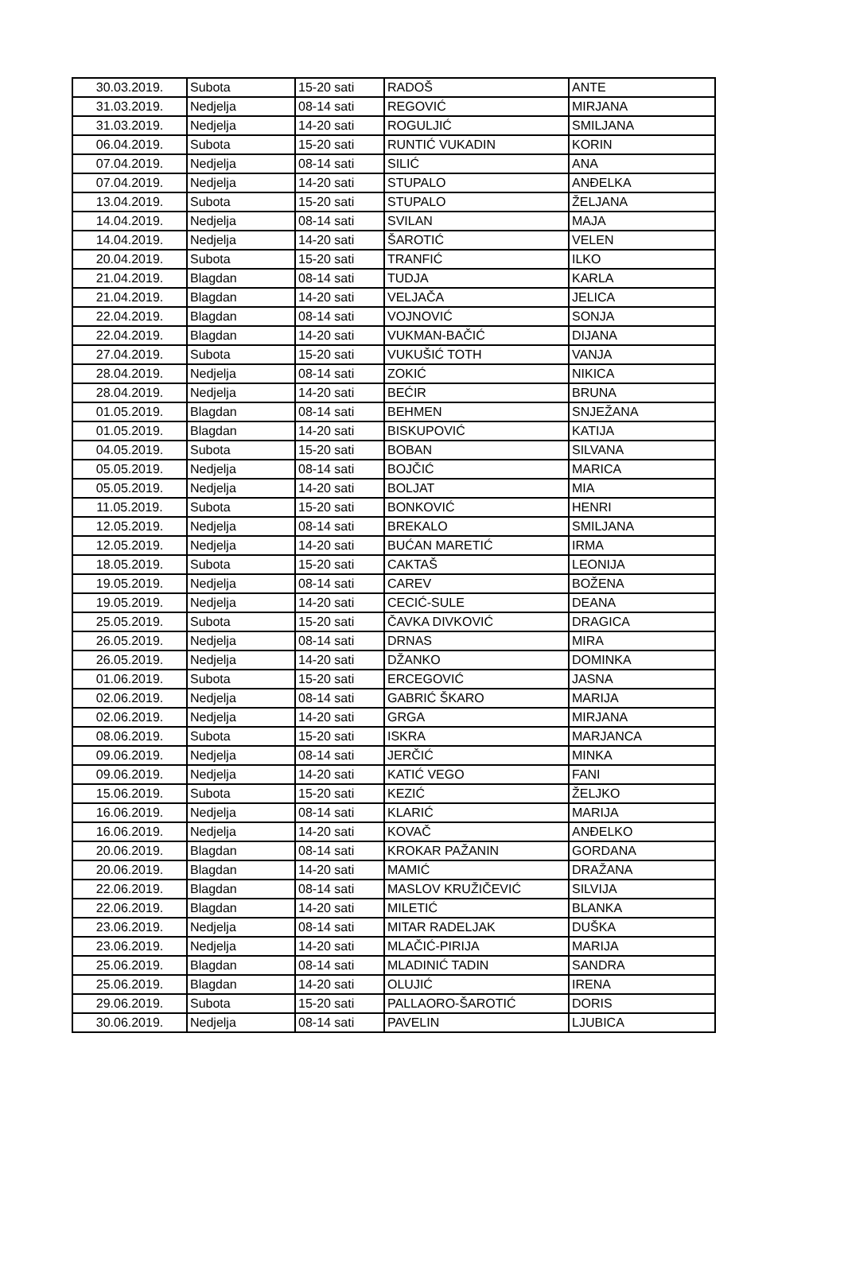| 30.03.2019. | Subota | 15-20 sati | RADOŠ | ANTE |
| 31.03.2019. | Nedjelja | 08-14 sati | REGOVIĆ | MIRJANA |
| 31.03.2019. | Nedjelja | 14-20 sati | ROGULJIĆ | SMILJANA |
| 06.04.2019. | Subota | 15-20 sati | RUNTIĆ VUKADIN | KORIN |
| 07.04.2019. | Nedjelja | 08-14 sati | SILIĆ | ANA |
| 07.04.2019. | Nedjelja | 14-20 sati | STUPALO | ANĐELKA |
| 13.04.2019. | Subota | 15-20 sati | STUPALO | ŽELJANA |
| 14.04.2019. | Nedjelja | 08-14 sati | SVILAN | MAJA |
| 14.04.2019. | Nedjelja | 14-20 sati | ŠAROTIĆ | VELEN |
| 20.04.2019. | Subota | 15-20 sati | TRANFIĆ | ILKO |
| 21.04.2019. | Blagdan | 08-14 sati | TUDJA | KARLA |
| 21.04.2019. | Blagdan | 14-20 sati | VELJAČA | JELICA |
| 22.04.2019. | Blagdan | 08-14 sati | VOJNOVIĆ | SONJA |
| 22.04.2019. | Blagdan | 14-20 sati | VUKMAN-BAČIĆ | DIJANA |
| 27.04.2019. | Subota | 15-20 sati | VUKUŠIĆ TOTH | VANJA |
| 28.04.2019. | Nedjelja | 08-14 sati | ZOKIĆ | NIKICA |
| 28.04.2019. | Nedjelja | 14-20 sati | BEĆIR | BRUNA |
| 01.05.2019. | Blagdan | 08-14 sati | BEHMEN | SNJEŽANA |
| 01.05.2019. | Blagdan | 14-20 sati | BISKUPOVIĆ | KATIJA |
| 04.05.2019. | Subota | 15-20 sati | BOBAN | SILVANA |
| 05.05.2019. | Nedjelja | 08-14 sati | BOJČIĆ | MARICA |
| 05.05.2019. | Nedjelja | 14-20 sati | BOLJAT | MIA |
| 11.05.2019. | Subota | 15-20 sati | BONKOVIĆ | HENRI |
| 12.05.2019. | Nedjelja | 08-14 sati | BREKALO | SMILJANA |
| 12.05.2019. | Nedjelja | 14-20 sati | BUĆAN MARETIĆ | IRMA |
| 18.05.2019. | Subota | 15-20 sati | CAKTAŠ | LEONIJA |
| 19.05.2019. | Nedjelja | 08-14 sati | CAREV | BOŽENA |
| 19.05.2019. | Nedjelja | 14-20 sati | CECIĆ-SULE | DEANA |
| 25.05.2019. | Subota | 15-20 sati | ČAVKA DIVKOVIĆ | DRAGICA |
| 26.05.2019. | Nedjelja | 08-14 sati | DRNAS | MIRA |
| 26.05.2019. | Nedjelja | 14-20 sati | DŽANKO | DOMINKA |
| 01.06.2019. | Subota | 15-20 sati | ERCEGOVIĆ | JASNA |
| 02.06.2019. | Nedjelja | 08-14 sati | GABRIĆ ŠKARO | MARIJA |
| 02.06.2019. | Nedjelja | 14-20 sati | GRGA | MIRJANA |
| 08.06.2019. | Subota | 15-20 sati | ISKRA | MARJANCA |
| 09.06.2019. | Nedjelja | 08-14 sati | JERČIĆ | MINKA |
| 09.06.2019. | Nedjelja | 14-20 sati | KATIĆ VEGO | FANI |
| 15.06.2019. | Subota | 15-20 sati | KEZIĆ | ŽELJKO |
| 16.06.2019. | Nedjelja | 08-14 sati | KLARIĆ | MARIJA |
| 16.06.2019. | Nedjelja | 14-20 sati | KOVAČ | ANĐELKO |
| 20.06.2019. | Blagdan | 08-14 sati | KROKAR PAŽANIN | GORDANA |
| 20.06.2019. | Blagdan | 14-20 sati | MAMIĆ | DRAŽANA |
| 22.06.2019. | Blagdan | 08-14 sati | MASLOV KRUŽIČEVIĆ | SILVIJA |
| 22.06.2019. | Blagdan | 14-20 sati | MILETIĆ | BLANKA |
| 23.06.2019. | Nedjelja | 08-14 sati | MITAR RADELJAK | DUŠKA |
| 23.06.2019. | Nedjelja | 14-20 sati | MLAČIĆ-PIRIJA | MARIJA |
| 25.06.2019. | Blagdan | 08-14 sati | MLADINIĆ TADIN | SANDRA |
| 25.06.2019. | Blagdan | 14-20 sati | OLUJIĆ | IRENA |
| 29.06.2019. | Subota | 15-20 sati | PALLAORO-ŠAROTIĆ | DORIS |
| 30.06.2019. | Nedjelja | 08-14 sati | PAVELIN | LJUBICA |